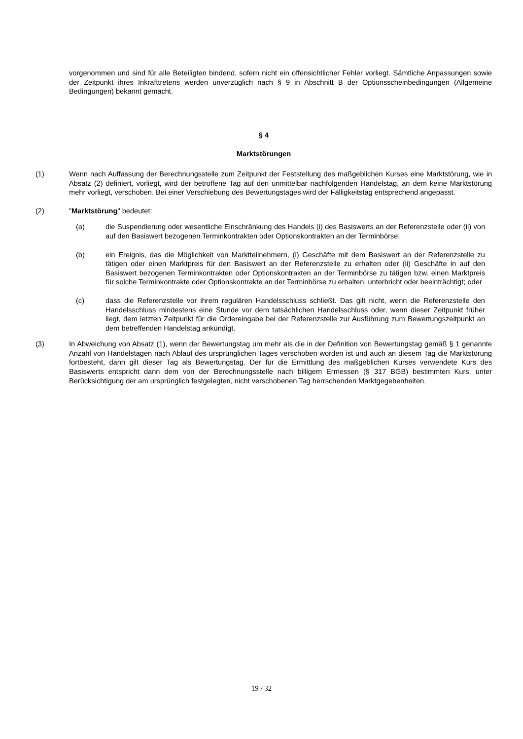vorgenommen und sind für alle Beteiligten bindend, sofern nicht ein offensichtlicher Fehler vorliegt. Sämtliche Anpassungen sowie der Zeitpunkt ihres Inkrafttretens werden unverzüglich nach § 9 in Abschnitt B der Optionsscheinbedingungen (Allgemeine Bedingungen) bekannt gemacht.
§ 4
Marktstörungen
(1) Wenn nach Auffassung der Berechnungsstelle zum Zeitpunkt der Feststellung des maßgeblichen Kurses eine Marktstörung, wie in Absatz (2) definiert, vorliegt, wird der betroffene Tag auf den unmittelbar nachfolgenden Handelstag, an dem keine Marktstörung mehr vorliegt, verschoben. Bei einer Verschiebung des Bewertungstages wird der Fälligkeitstag entsprechend angepasst.
(2) "Marktstörung" bedeutet:
(a) die Suspendierung oder wesentliche Einschränkung des Handels (i) des Basiswerts an der Referenzstelle oder (ii) von auf den Basiswert bezogenen Terminkontrakten oder Optionskontrakten an der Terminbörse;
(b) ein Ereignis, das die Möglichkeit von Marktteilnehmern, (i) Geschäfte mit dem Basiswert an der Referenzstelle zu tätigen oder einen Marktpreis für den Basiswert an der Referenzstelle zu erhalten oder (ii) Geschäfte in auf den Basiswert bezogenen Terminkontrakten oder Optionskontrakten an der Terminbörse zu tätigen bzw. einen Marktpreis für solche Terminkontrakte oder Optionskontrakte an der Terminbörse zu erhalten, unterbricht oder beeinträchtigt; oder
(c) dass die Referenzstelle vor ihrem regulären Handelsschluss schließt. Das gilt nicht, wenn die Referenzstelle den Handelsschluss mindestens eine Stunde vor dem tatsächlichen Handelsschluss oder, wenn dieser Zeitpunkt früher liegt, dem letzten Zeitpunkt für die Ordereingabe bei der Referenzstelle zur Ausführung zum Bewertungszeitpunkt an dem betreffenden Handelstag ankündigt.
(3) In Abweichung von Absatz (1), wenn der Bewertungstag um mehr als die in der Definition von Bewertungstag gemäß § 1 genannte Anzahl von Handelstagen nach Ablauf des ursprünglichen Tages verschoben worden ist und auch an diesem Tag die Marktstörung fortbesteht, dann gilt dieser Tag als Bewertungstag. Der für die Ermittlung des maßgeblichen Kurses verwendete Kurs des Basiswerts entspricht dann dem von der Berechnungsstelle nach billigem Ermessen (§ 317 BGB) bestimmten Kurs, unter Berücksichtigung der am ursprünglich festgelegten, nicht verschobenen Tag herrschenden Marktgegebenheiten.
19 / 32